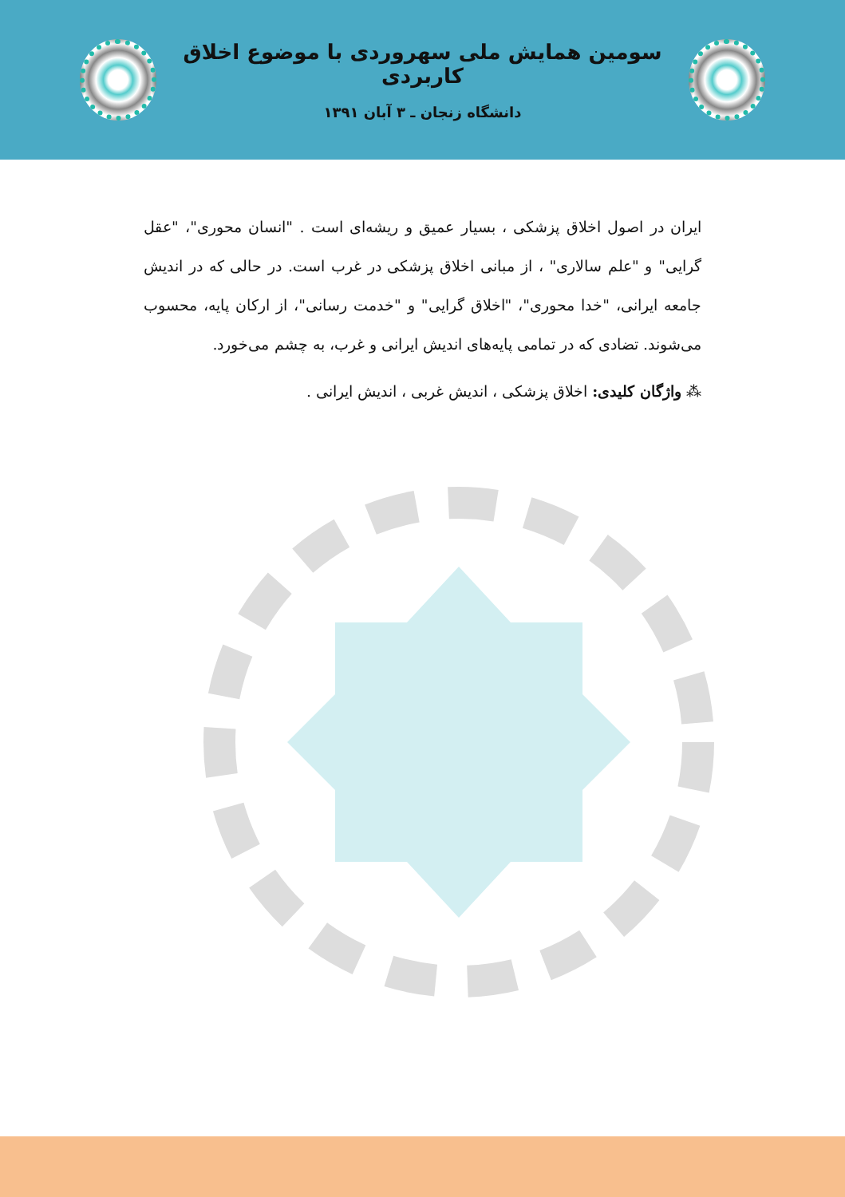سومین همایش ملی سهروردی با موضوع اخلاق کاربردی
دانشگاه زنجان ـ ۳ آبان ۱۳۹۱
ایران در اصول اخلاق پزشکی ، بسیار عمیق و ریشه‌ای است . "انسان محوری"، "عقل گرایی" و "علم سالاری" ، از مبانی اخلاق پزشکی در غرب است. در حالی که در اندیش جامعه ایرانی، "خدا محوری"، "اخلاق گرایی" و "خدمت رسانی"، از ارکان پایه، محسوب می‌شوند. تضادی که در تمامی پایه‌های اندیش ایرانی و غرب، به چشم می‌خورد.
⁂ واژگان کلیدی: اخلاق پزشکی ، اندیش غربی ، اندیش ایرانی .